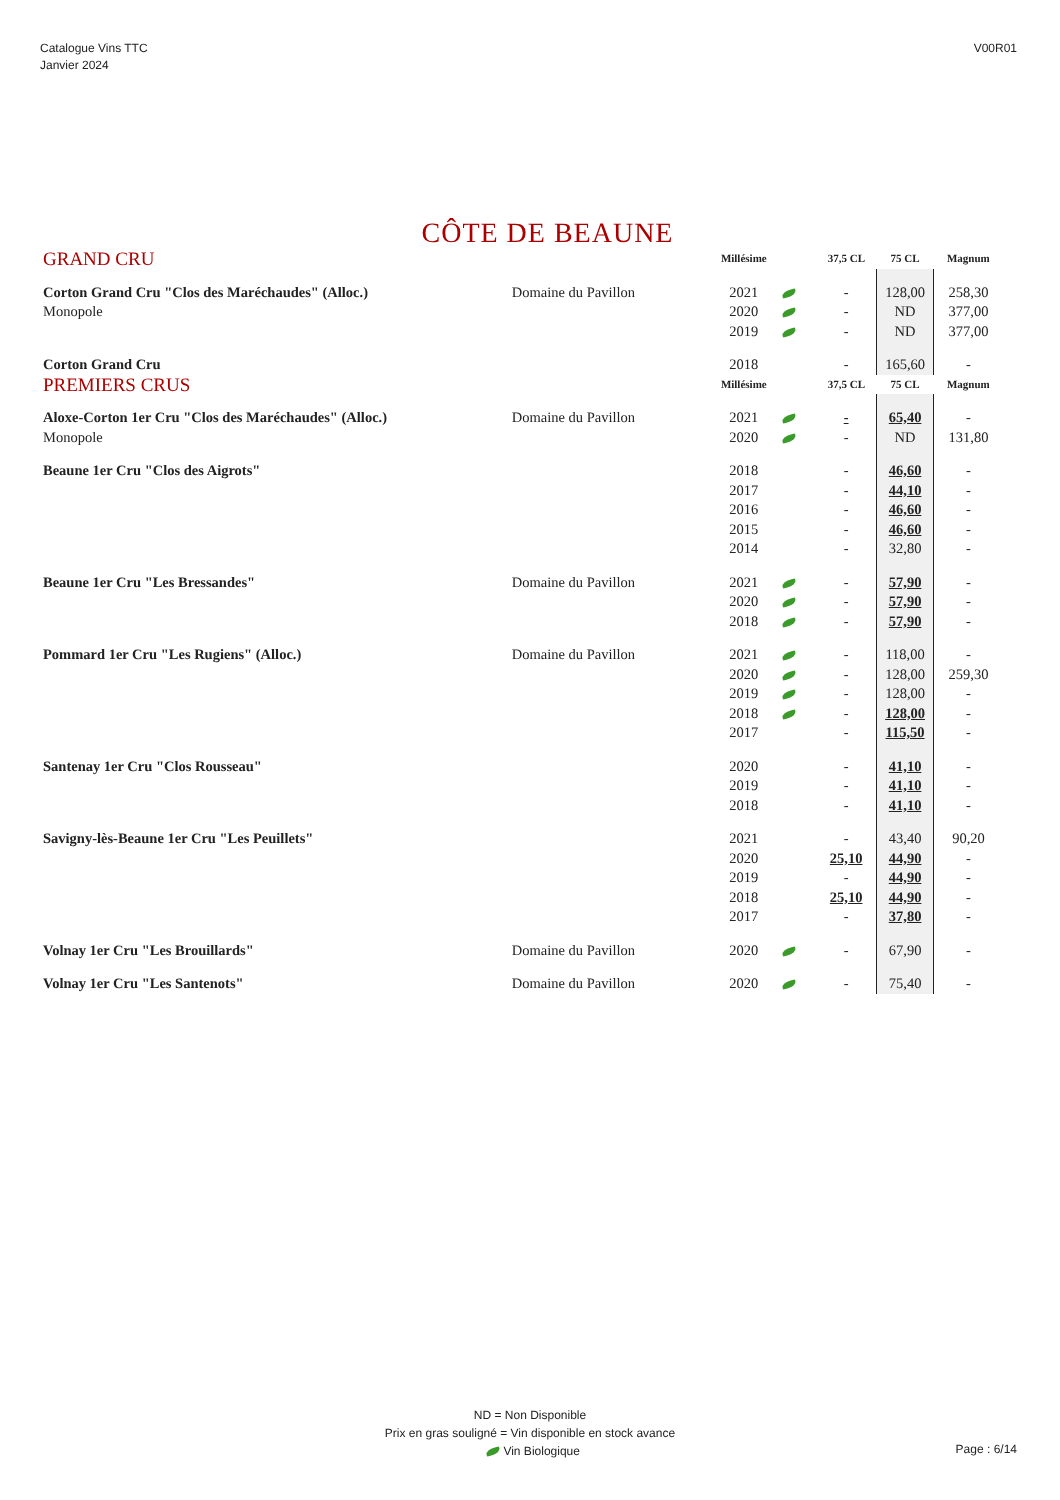Catalogue Vins TTC
Janvier 2024
V00R01
CÔTE DE BEAUNE
| GRAND CRU | | Millésime | | 37,5 CL | 75 CL | Magnum |
| --- | --- | --- | --- | --- | --- | --- |
| Corton Grand Cru "Clos des Maréchaudes" (Alloc.) | Domaine du Pavillon | 2021 | | - | 128,00 | 258,30 |
| Monopole | | 2020 | | - | ND | 377,00 |
| | | 2019 | | - | ND | 377,00 |
| Corton Grand Cru | | 2018 | | - | 165,60 | - |
| PREMIERS CRUS | | Millésime | | 37,5 CL | 75 CL | Magnum |
| Aloxe-Corton 1er Cru "Clos des Maréchaudes" (Alloc.) | Domaine du Pavillon | 2021 | | - | 65,40 | - |
| Monopole | | 2020 | | - | ND | 131,80 |
| Beaune 1er Cru "Clos des Aigrots" | | 2018 | | - | 46,60 | - |
| | | 2017 | | - | 44,10 | - |
| | | 2016 | | - | 46,60 | - |
| | | 2015 | | - | 46,60 | - |
| | | 2014 | | - | 32,80 | - |
| Beaune 1er Cru "Les Bressandes" | Domaine du Pavillon | 2021 | | - | 57,90 | - |
| | | 2020 | | - | 57,90 | - |
| | | 2018 | | - | 57,90 | - |
| Pommard 1er Cru "Les Rugiens" (Alloc.) | Domaine du Pavillon | 2021 | | - | 118,00 | - |
| | | 2020 | | - | 128,00 | 259,30 |
| | | 2019 | | - | 128,00 | - |
| | | 2018 | | - | 128,00 | - |
| | | 2017 | | - | 115,50 | - |
| Santenay 1er Cru "Clos Rousseau" | | 2020 | | - | 41,10 | - |
| | | 2019 | | - | 41,10 | - |
| | | 2018 | | - | 41,10 | - |
| Savigny-lès-Beaune 1er Cru "Les Peuillets" | | 2021 | | - | 43,40 | 90,20 |
| | | 2020 | | 25,10 | 44,90 | - |
| | | 2019 | | - | 44,90 | - |
| | | 2018 | | 25,10 | 44,90 | - |
| | | 2017 | | - | 37,80 | - |
| Volnay 1er Cru "Les Brouillards" | Domaine du Pavillon | 2020 | | - | 67,90 | - |
| Volnay 1er Cru "Les Santenots" | Domaine du Pavillon | 2020 | | - | 75,40 | - |
ND = Non Disponible
Prix en gras souligné = Vin disponible en stock avance
Vin Biologique
Page : 6/14